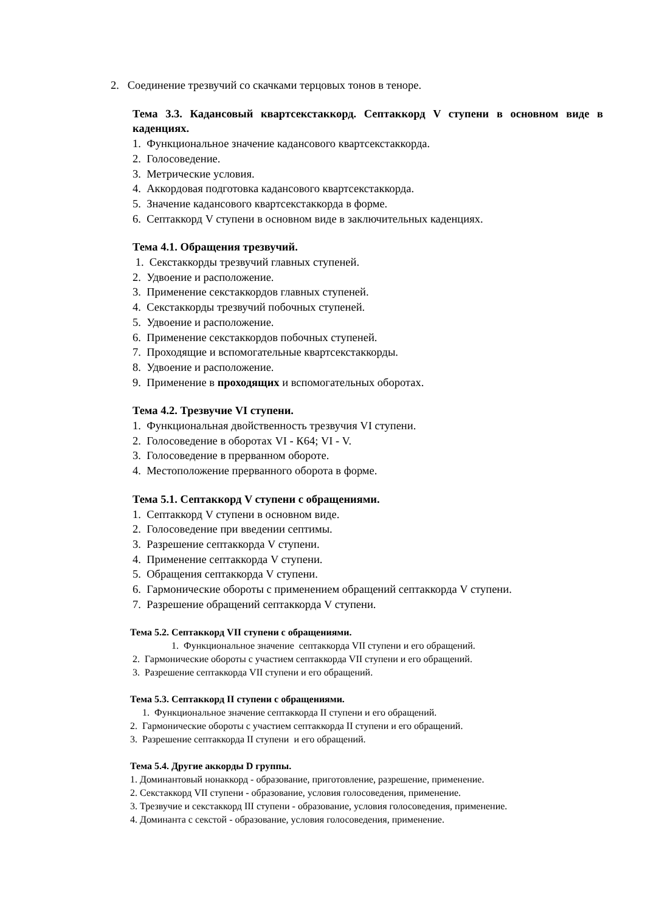2. Соединение трезвучий со скачками терцовых тонов в теноре.
Тема 3.3. Кадансовый квартсекстаккорд. Септаккорд V ступени в основном виде в каденциях.
1. Функциональное значение кадансового квартсекстаккорда.
2. Голосоведение.
3. Метрические условия.
4. Аккордовая подготовка кадансового квартсекстаккорда.
5. Значение кадансового квартсекстаккорда в форме.
6. Септаккорд V ступени в основном виде в заключительных каденциях.
Тема 4.1. Обращения трезвучий.
1. Секстаккорды трезвучий главных ступеней.
2. Удвоение и расположение.
3. Применение секстаккордов главных ступеней.
4. Секстаккорды трезвучий побочных ступеней.
5. Удвоение и расположение.
6. Применение секстаккордов побочных ступеней.
7. Проходящие и вспомогательные квартсекстаккорды.
8. Удвоение и расположение.
9. Применение в проходящих и вспомогательных оборотах.
Тема 4.2. Трезвучие VI ступени.
1. Функциональная двойственность трезвучия VI ступени.
2. Голосоведение в оборотах VI - К64; VI - V.
3. Голосоведение в прерванном обороте.
4. Местоположение прерванного оборота в форме.
Тема 5.1. Септаккорд V ступени с обращениями.
1. Септаккорд V ступени в основном виде.
2. Голосоведение при введении септимы.
3. Разрешение септаккорда V ступени.
4. Применение септаккорда V ступени.
5. Обращения септаккорда V ступени.
6. Гармонические обороты с применением обращений септаккорда V ступени.
7. Разрешение обращений септаккорда V ступени.
Тема 5.2. Септаккорд VII ступени с обращениями.
1. Функциональное значение септаккорда VII ступени и его обращений.
2. Гармонические обороты с участием септаккорда VII ступени и его обращений.
3. Разрешение септаккорда VII ступени и его обращений.
Тема 5.3. Септаккорд II ступени с обращениями.
1. Функциональное значение септаккорда II ступени и его обращений.
2. Гармонические обороты с участием септаккорда II ступени и его обращений.
3. Разрешение септаккорда II ступени и его обращений.
Тема 5.4. Другие аккорды D группы.
1. Доминантовый нонаккорд - образование, приготовление, разрешение, применение.
2. Секстаккорд VII ступени - образование, условия голосоведения, применение.
3. Трезвучие и секстаккорд III ступени - образование, условия голосоведения, применение.
4. Доминанта с секстой - образование, условия голосоведения, применение.